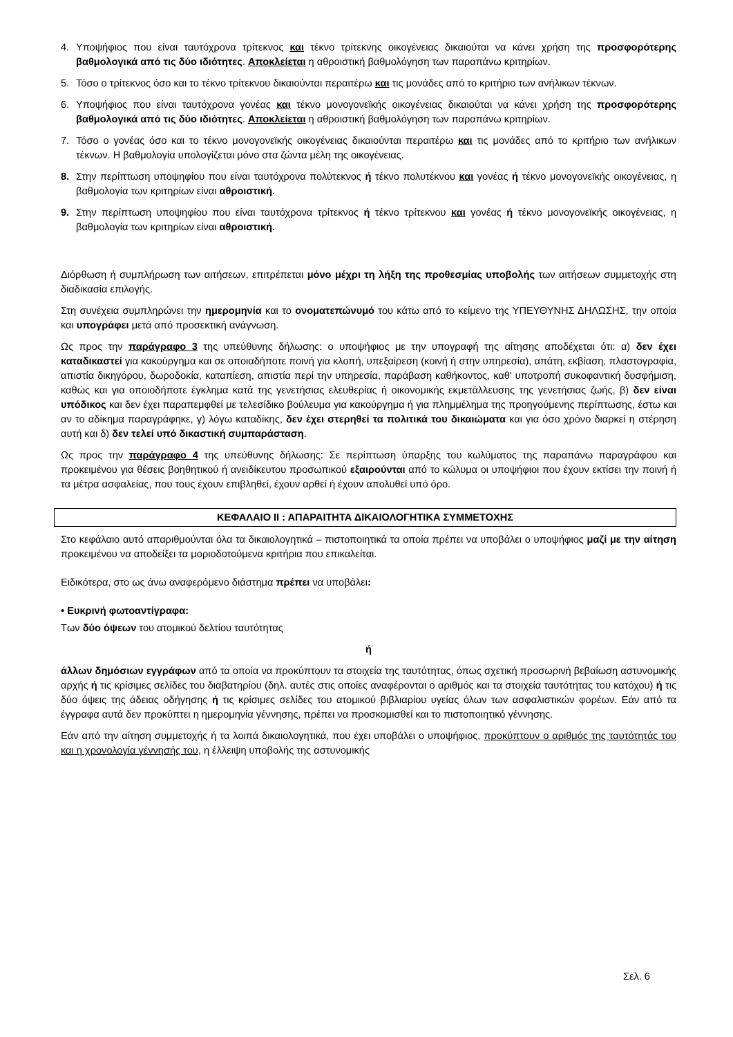4. Υποψήφιος που είναι ταυτόχρονα τρίτεκνος και τέκνο τρίτεκνης οικογένειας δικαιούται να κάνει χρήση της προσφορότερης βαθμολογικά από τις δύο ιδιότητες. Αποκλείεται η αθροιστική βαθμολόγηση των παραπάνω κριτηρίων.
5. Τόσο ο τρίτεκνος όσο και το τέκνο τρίτεκνου δικαιούνται περαιτέρω και τις μονάδες από το κριτήριο των ανήλικων τέκνων.
6. Υποψήφιος που είναι ταυτόχρονα γονέας και τέκνο μονογονεϊκής οικογένειας δικαιούται να κάνει χρήση της προσφορότερης βαθμολογικά από τις δύο ιδιότητες. Αποκλείεται η αθροιστική βαθμολόγηση των παραπάνω κριτηρίων.
7. Τόσο ο γονέας όσο και το τέκνο μονογονεϊκής οικογένειας δικαιούνται περαιτέρω και τις μονάδες από το κριτήριο των ανήλικων τέκνων. Η βαθμολογία υπολογίζεται μόνο στα ζώντα μέλη της οικογένειας.
8. Στην περίπτωση υποψηφίου που είναι ταυτόχρονα πολύτεκνος ή τέκνο πολυτέκνου και γονέας ή τέκνο μονογονεϊκής οικογένειας, η βαθμολογία των κριτηρίων είναι αθροιστική.
9. Στην περίπτωση υποψηφίου που είναι ταυτόχρονα τρίτεκνος ή τέκνο τρίτεκνου και γονέας ή τέκνο μονογονεϊκής οικογένειας, η βαθμολογία των κριτηρίων είναι αθροιστική.
Διόρθωση ή συμπλήρωση των αιτήσεων, επιτρέπεται μόνο μέχρι τη λήξη της προθεσμίας υποβολής των αιτήσεων συμμετοχής στη διαδικασία επιλογής.
Στη συνέχεια συμπληρώνει την ημερομηνία και το ονοματεπώνυμό του κάτω από το κείμενο της ΥΠΕΥΘΥΝΗΣ ΔΗΛΩΣΗΣ, την οποία και υπογράφει μετά από προσεκτική ανάγνωση.
Ως προς την παράγραφο 3 της υπεύθυνης δήλωσης: ο υποψήφιος με την υπογραφή της αίτησης αποδέχεται ότι: α) δεν έχει καταδικαστεί για κακούργημα και σε οποιαδήποτε ποινή για κλοπή, υπεξαίρεση (κοινή ή στην υπηρεσία), απάτη, εκβίαση, πλαστογραφία, απιστία δικηγόρου, δωροδοκία, καταπίεση, απιστία περί την υπηρεσία, παράβαση καθήκοντος, καθ' υποτροπή συκοφαντική δυσφήμιση, καθώς και για οποιοδήποτε έγκλημα κατά της γενετήσιας ελευθερίας ή οικονομικής εκμετάλλευσης της γενετήσιας ζωής, β) δεν είναι υπόδικος και δεν έχει παραπεμφθεί με τελεσίδικο βούλευμα για κακούργημα ή για πλημμέλημα της προηγούμενης περίπτωσης, έστω και αν το αδίκημα παραγράφηκε, γ) λόγω καταδίκης, δεν έχει στερηθεί τα πολιτικά του δικαιώματα και για όσο χρόνο διαρκεί η στέρηση αυτή και δ) δεν τελεί υπό δικαστική συμπαράσταση.
Ως προς την παράγραφο 4 της υπεύθυνης δήλωσης: Σε περίπτωση ύπαρξης του κωλύματος της παραπάνω παραγράφου και προκειμένου για θέσεις βοηθητικού ή ανειδίκευτου προσωπικού εξαιρούνται από το κώλυμα οι υποψήφιοι που έχουν εκτίσει την ποινή ή τα μέτρα ασφαλείας, που τους έχουν επιβληθεί, έχουν αρθεί ή έχουν απολυθεί υπό όρο.
ΚΕΦΑΛΑΙΟ ΙΙ : ΑΠΑΡΑΙΤΗΤΑ ΔΙΚΑΙΟΛΟΓΗΤΙΚΑ ΣΥΜΜΕΤΟΧΗΣ
Στο κεφάλαιο αυτό απαριθμούνται όλα τα δικαιολογητικά – πιστοποιητικά τα οποία πρέπει να υποβάλει ο υποψήφιος μαζί με την αίτηση προκειμένου να αποδείξει τα μοριοδοτούμενα κριτήρια που επικαλείται.
Ειδικότερα, στο ως άνω αναφερόμενο διάστημα πρέπει να υποβάλει:
• Ευκρινή φωτοαντίγραφα:
Των δύο όψεων του ατομικού δελτίου ταυτότητας
ή
άλλων δημόσιων εγγράφων από τα οποία να προκύπτουν τα στοιχεία της ταυτότητας, όπως σχετική προσωρινή βεβαίωση αστυνομικής αρχής ή τις κρίσιμες σελίδες του διαβατηρίου (δηλ. αυτές στις οποίες αναφέρονται ο αριθμός και τα στοιχεία ταυτότητας του κατόχου) ή τις δύο όψεις της άδειας οδήγησης ή τις κρίσιμες σελίδες του ατομικού βιβλιαρίου υγείας όλων των ασφαλιστικών φορέων. Εάν από τα έγγραφα αυτά δεν προκύπτει η ημερομηνία γέννησης, πρέπει να προσκομισθεί και το πιστοποιητικό γέννησης.
Εάν από την αίτηση συμμετοχής ή τα λοιπά δικαιολογητικά, που έχει υποβάλει ο υποψήφιος, προκύπτουν ο αριθμός της ταυτότητάς του και η χρονολογία γέννησής του, η έλλειψη υποβολής της αστυνομικής
Σελ. 6